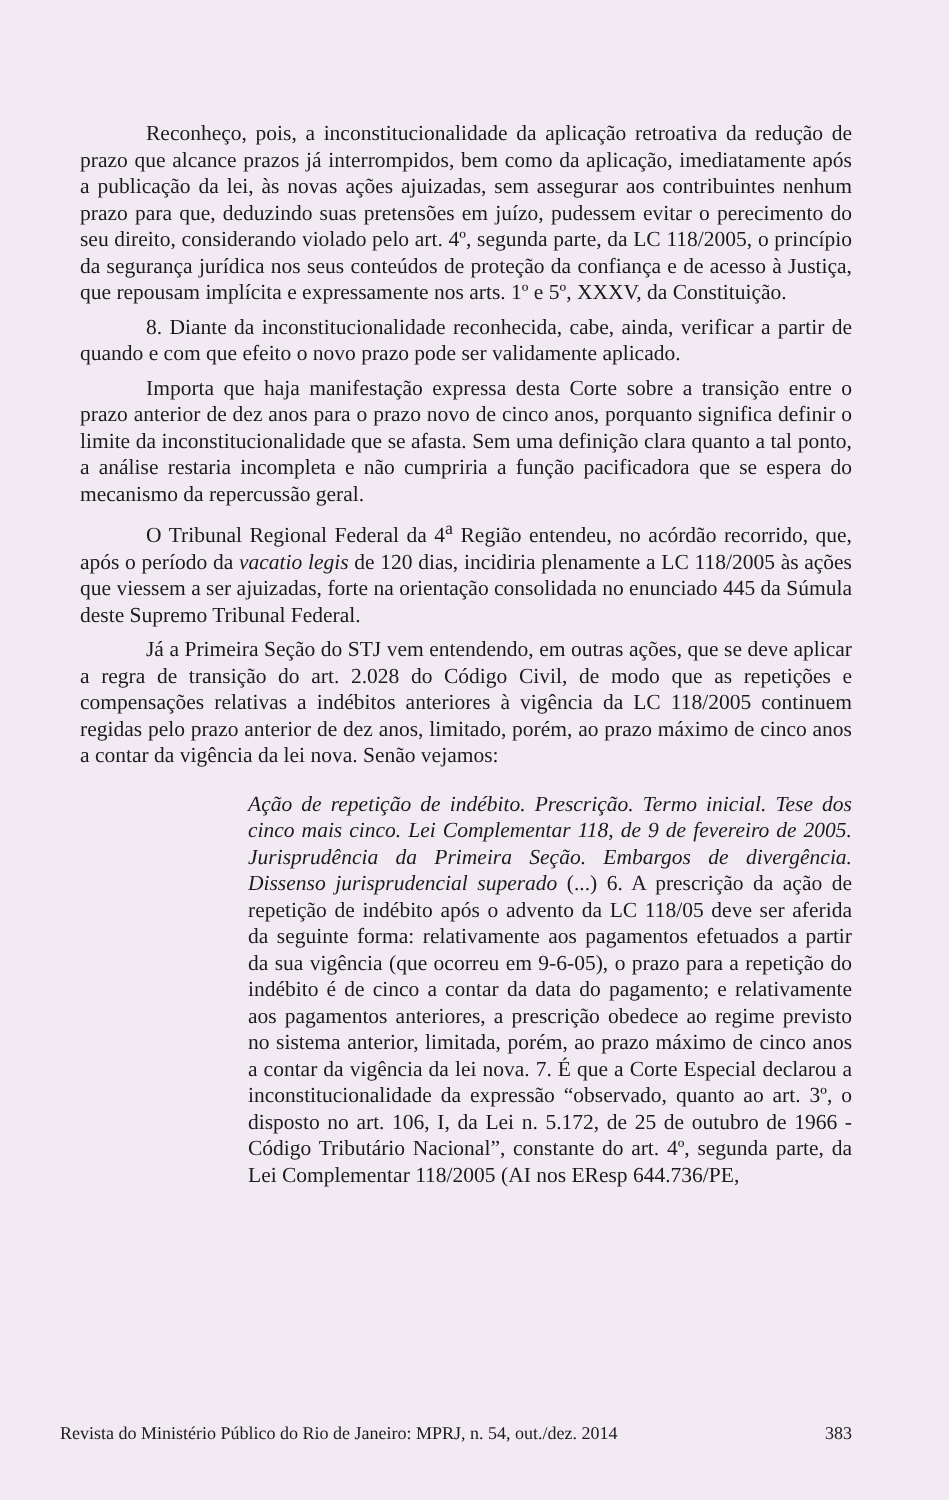Reconheço, pois, a inconstitucionalidade da aplicação retroativa da redução de prazo que alcance prazos já interrompidos, bem como da aplicação, imediatamente após a publicação da lei, às novas ações ajuizadas, sem assegurar aos contribuintes nenhum prazo para que, deduzindo suas pretensões em juízo, pudessem evitar o perecimento do seu direito, considerando violado pelo art. 4º, segunda parte, da LC 118/2005, o princípio da segurança jurídica nos seus conteúdos de proteção da confiança e de acesso à Justiça, que repousam implícita e expressamente nos arts. 1º e 5º, XXXV, da Constituição.
8. Diante da inconstitucionalidade reconhecida, cabe, ainda, verificar a partir de quando e com que efeito o novo prazo pode ser validamente aplicado.
Importa que haja manifestação expressa desta Corte sobre a transição entre o prazo anterior de dez anos para o prazo novo de cinco anos, porquanto significa definir o limite da inconstitucionalidade que se afasta. Sem uma definição clara quanto a tal ponto, a análise restaria incompleta e não cumpriria a função pacificadora que se espera do mecanismo da repercussão geral.
O Tribunal Regional Federal da 4<sup>a</sup> Região entendeu, no acórdão recorrido, que, após o período da vacatio legis de 120 dias, incidiria plenamente a LC 118/2005 às ações que viessem a ser ajuizadas, forte na orientação consolidada no enunciado 445 da Súmula deste Supremo Tribunal Federal.
Já a Primeira Seção do STJ vem entendendo, em outras ações, que se deve aplicar a regra de transição do art. 2.028 do Código Civil, de modo que as repetições e compensações relativas a indébitos anteriores à vigência da LC 118/2005 continuem regidas pelo prazo anterior de dez anos, limitado, porém, ao prazo máximo de cinco anos a contar da vigência da lei nova. Senão vejamos:
Ação de repetição de indébito. Prescrição. Termo inicial. Tese dos cinco mais cinco. Lei Complementar 118, de 9 de fevereiro de 2005. Jurisprudência da Primeira Seção. Embargos de divergência. Dissenso jurisprudencial superado (...) 6. A prescrição da ação de repetição de indébito após o advento da LC 118/05 deve ser aferida da seguinte forma: relativamente aos pagamentos efetuados a partir da sua vigência (que ocorreu em 9-6-05), o prazo para a repetição do indébito é de cinco a contar da data do pagamento; e relativamente aos pagamentos anteriores, a prescrição obedece ao regime previsto no sistema anterior, limitada, porém, ao prazo máximo de cinco anos a contar da vigência da lei nova. 7. É que a Corte Especial declarou a inconstitucionalidade da expressão “observado, quanto ao art. 3º, o disposto no art. 106, I, da Lei n. 5.172, de 25 de outubro de 1966 - Código Tributário Nacional”, constante do art. 4º, segunda parte, da Lei Complementar 118/2005 (AI nos EResp 644.736/PE,
Revista do Ministério Público do Rio de Janeiro: MPRJ, n. 54, out./dez. 2014 383